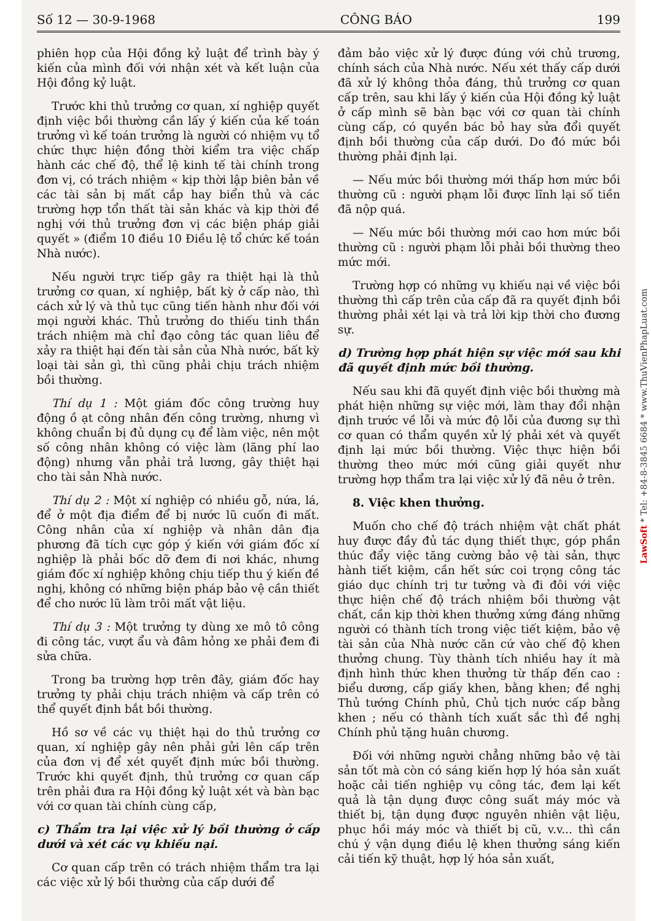Số 12 — 30-9-1968 CÔNG BÁO 199
phiên họp của Hội đồng kỷ luật để trình bày ý kiến của mình đối với nhận xét và kết luận của Hội đồng kỷ luật.
Trước khi thủ trưởng cơ quan, xí nghiệp quyết định việc bồi thường cần lấy ý kiến của kế toán trưởng vì kế toán trưởng là người có nhiệm vụ tổ chức thực hiện đồng thời kiểm tra việc chấp hành các chế độ, thể lệ kinh tế tài chính trong đơn vị, có trách nhiệm « kịp thời lập biên bản về các tài sản bị mất cắp hay biển thủ và các trường hợp tổn thất tài sản khác và kịp thời đề nghị với thủ trưởng đơn vị các biện pháp giải quyết » (điểm 10 điều 10 Điều lệ tổ chức kế toán Nhà nước).
Nếu người trực tiếp gây ra thiệt hại là thủ trưởng cơ quan, xí nghiệp, bất kỳ ở cấp nào, thì cách xử lý và thủ tục cũng tiến hành như đối với mọi người khác. Thủ trưởng do thiếu tinh thần trách nhiệm mà chỉ đạo công tác quan liêu để xảy ra thiệt hại đến tài sản của Nhà nước, bất kỳ loại tài sản gì, thì cũng phải chịu trách nhiệm bồi thường.
Thí dụ 1 : Một giám đốc công trường huy động ồ ạt công nhân đến công trường, nhưng vì không chuẩn bị đủ dụng cụ để làm việc, nên một số công nhân không có việc làm (lãng phí lao động) nhưng vẫn phải trả lương, gây thiệt hại cho tài sản Nhà nước.
Thí dụ 2 : Một xí nghiệp có nhiều gỗ, nứa, lá, để ở một địa điểm để bị nước lũ cuốn đi mất. Công nhân của xí nghiệp và nhân dân địa phương đã tích cực góp ý kiến với giám đốc xí nghiệp là phải bốc dỡ đem đi nơi khác, nhưng giám đốc xí nghiệp không chịu tiếp thu ý kiến đề nghị, không có những biện pháp bảo vệ cần thiết để cho nước lũ làm trôi mất vật liệu.
Thí dụ 3 : Một trưởng ty dùng xe mô tô công đi công tác, vượt ẩu và đâm hỏng xe phải đem đi sửa chữa.
Trong ba trường hợp trên đây, giám đốc hay trưởng ty phải chịu trách nhiệm và cấp trên có thể quyết định bắt bồi thường.
Hồ sơ về các vụ thiệt hại do thủ trưởng cơ quan, xí nghiệp gây nên phải gửi lên cấp trên của đơn vị để xét quyết định mức bồi thường. Trước khi quyết định, thủ trưởng cơ quan cấp trên phải đưa ra Hội đồng kỷ luật xét và bàn bạc với cơ quan tài chính cùng cấp,
c) Thẩm tra lại việc xử lý bồi thường ở cấp dưới và xét các vụ khiếu nại.
Cơ quan cấp trên có trách nhiệm thẩm tra lại các việc xử lý bồi thường của cấp dưới để
đảm bảo việc xử lý được đúng với chủ trương, chính sách của Nhà nước. Nếu xét thấy cấp dưới đã xử lý không thỏa đáng, thủ trưởng cơ quan cấp trên, sau khi lấy ý kiến của Hội đồng kỷ luật ở cấp mình sẽ bàn bạc với cơ quan tài chính cùng cấp, có quyền bác bỏ hay sửa đổi quyết định bồi thường của cấp dưới. Do đó mức bồi thường phải định lại.
— Nếu mức bồi thường mới thấp hơn mức bồi thường cũ : người phạm lỗi được lĩnh lại số tiền đã nộp quá.
— Nếu mức bồi thường mới cao hơn mức bồi thường cũ : người phạm lỗi phải bồi thường theo mức mới.
Trường hợp có những vụ khiếu nại về việc bồi thường thì cấp trên của cấp đã ra quyết định bồi thường phải xét lại và trả lời kịp thời cho đương sự.
d) Trường hợp phát hiện sự việc mới sau khi đã quyết định mức bồi thường.
Nếu sau khi đã quyết định việc bồi thường mà phát hiện những sự việc mới, làm thay đổi nhận định trước về lỗi và mức độ lỗi của đương sự thì cơ quan có thẩm quyền xử lý phải xét và quyết định lại mức bồi thường. Việc thực hiện bồi thường theo mức mới cũng giải quyết như trường hợp thẩm tra lại việc xử lý đã nêu ở trên.
8. Việc khen thưởng.
Muốn cho chế độ trách nhiệm vật chất phát huy được đầy đủ tác dụng thiết thực, góp phần thúc đẩy việc tăng cường bảo vệ tài sản, thực hành tiết kiệm, cần hết sức coi trọng công tác giáo dục chính trị tư tưởng và đi đôi với việc thực hiện chế độ trách nhiệm bồi thường vật chất, cần kịp thời khen thưởng xứng đáng những người có thành tích trong việc tiết kiệm, bảo vệ tài sản của Nhà nước căn cứ vào chế độ khen thưởng chung. Tùy thành tích nhiều hay ít mà định hình thức khen thưởng từ thấp đến cao : biểu dương, cấp giấy khen, bằng khen; đề nghị Thủ tướng Chính phủ, Chủ tịch nước cấp bằng khen ; nếu có thành tích xuất sắc thì đề nghị Chính phủ tặng huân chương.
Đối với những người chẳng những bảo vệ tài sản tốt mà còn có sáng kiến hợp lý hóa sản xuất hoặc cải tiến nghiệp vụ công tác, đem lại kết quả là tận dụng được công suất máy móc và thiết bị, tận dụng được nguyên nhiên vật liệu, phục hồi máy móc và thiết bị cũ, v.v... thì cần chú ý vận dụng điều lệ khen thưởng sáng kiến cải tiến kỹ thuật, hợp lý hóa sản xuất,
LawSoft * Tel: +84-8-3845 6684 * www.ThuVienPhapLuat.com